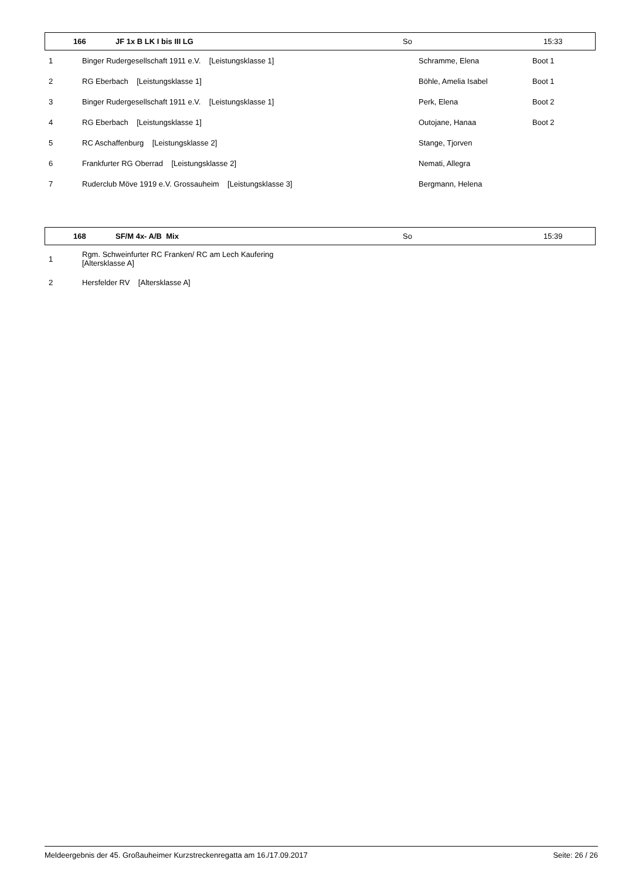| 166 | JF 1x B LK I bis III LG | So | 15:33 |
| 1 | Binger Rudergesellschaft 1911 e.V. [Leistungsklasse 1] | Schramme, Elena | Boot 1 |
| 2 | RG Eberbach [Leistungsklasse 1] | Böhle, Amelia Isabel | Boot 1 |
| 3 | Binger Rudergesellschaft 1911 e.V. [Leistungsklasse 1] | Perk, Elena | Boot 2 |
| 4 | RG Eberbach [Leistungsklasse 1] | Outojane, Hanaa | Boot 2 |
| 5 | RC Aschaffenburg [Leistungsklasse 2] | Stange, Tjorven | |
| 6 | Frankfurter RG Oberrad [Leistungsklasse 2] | Nemati, Allegra | |
| 7 | Ruderclub Möve 1919 e.V. Grossauheim [Leistungsklasse 3] | Bergmann, Helena | |
| 168 | SF/M 4x- A/B Mix | So | 15:39 |
| 1 | Rgm. Schweinfurter RC Franken/ RC am Lech Kaufering [Altersklasse A] | | |
| 2 | Hersfelder RV [Altersklasse A] | | |
Meldeergebnis der 45. Großauheimer Kurzstreckenregatta am 16./17.09.2017 Seite: 26 / 26